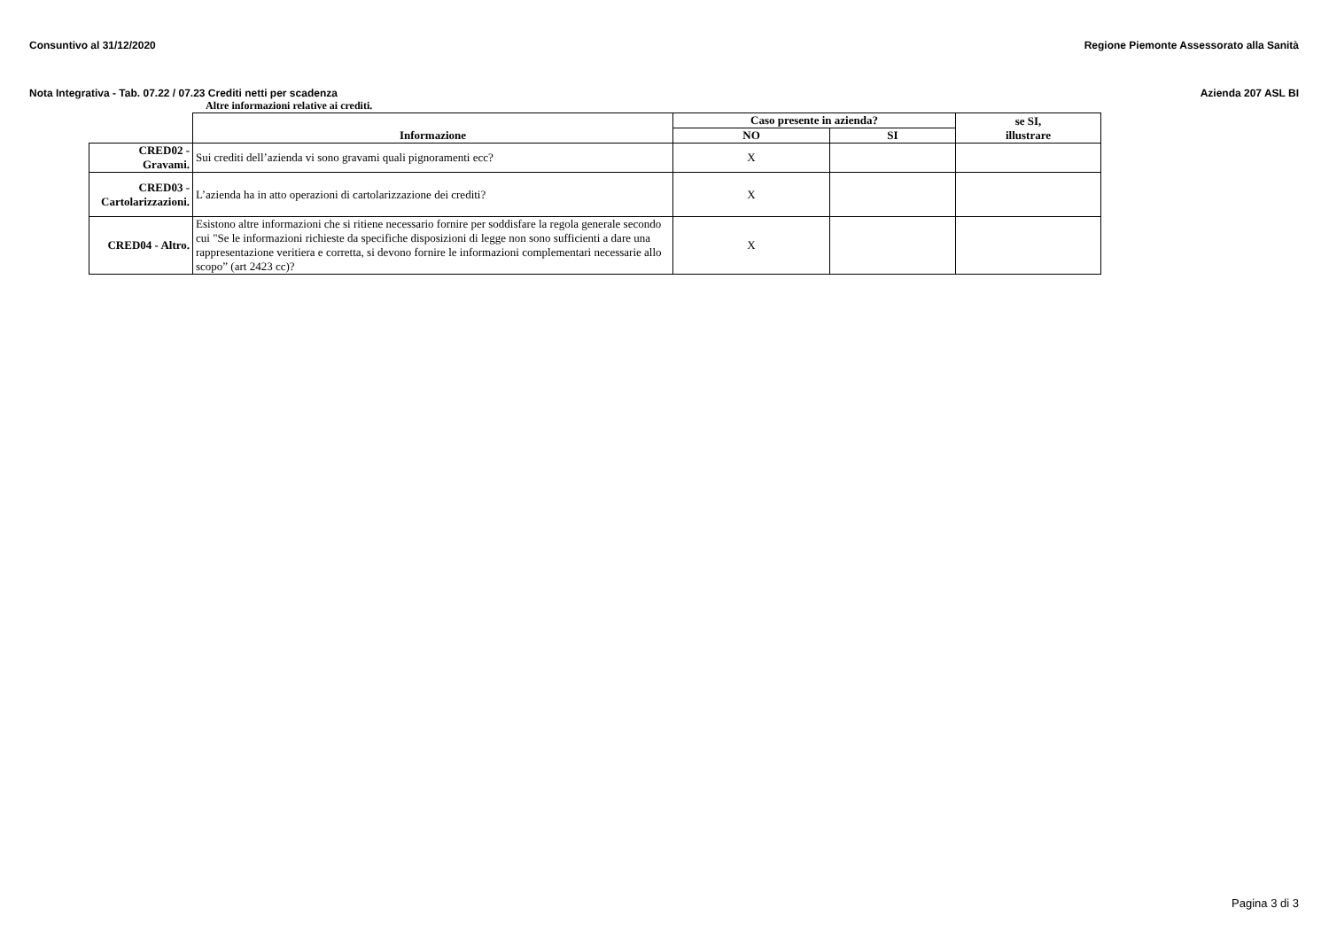Consuntivo al 31/12/2020 Regione Piemonte Assessorato alla Sanità
Nota Integrativa - Tab. 07.22 / 07.23 Crediti netti per scadenza Azienda 207 ASL BI
Altre informazioni relative ai crediti.
| | Informazione | Caso presente in azienda? | | se SI, illustrare |
| | | NO | SI | |
| CRED02 - Gravami. | Sui crediti dell’azienda vi sono gravami quali pignoramenti ecc? | X | | |
| CRED03 - Cartolarizzazioni. | L’azienda ha in atto operazioni di cartolarizzazione dei crediti? | X | | |
| CRED04 - Altro. | Esistono altre informazioni che si ritiene necessario fornire per soddisfare la regola generale secondo cui "Se le informazioni richieste da specifiche disposizioni di legge non sono sufficienti a dare una rappresentazione veritiera e corretta, si devono fornire le informazioni complementari necessarie allo scopo” (art 2423 cc)? | X | | |
Pagina 3 di 3